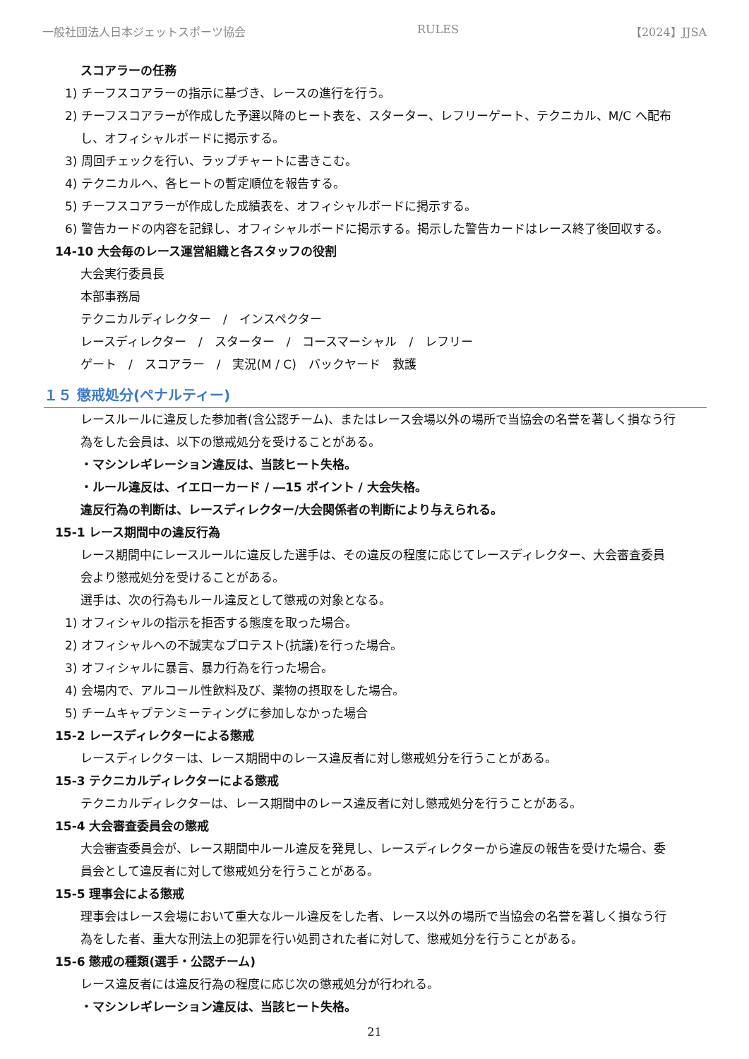一般社団法人日本ジェットスポーツ協会 RULES 【2024】JJSA
スコアラーの任務
1) チーフスコアラーの指示に基づき、レースの進行を行う。
2) チーフスコアラーが作成した予選以降のヒート表を、スターター、レフリーゲート、テクニカル、M/C へ配布
し、オフィシャルボードに掲示する。
3) 周回チェックを行い、ラップチャートに書きこむ。
4) テクニカルへ、各ヒートの暫定順位を報告する。
5) チーフスコアラーが作成した成績表を、オフィシャルボードに掲示する。
6) 警告カードの内容を記録し、オフィシャルボードに掲示する。掲示した警告カードはレース終了後回収する。
14-10 大会毎のレース運営組織と各スタッフの役割
大会実行委員長
本部事務局
テクニカルディレクター　/　インスペクター
レースディレクター　/　スターター　/　コースマーシャル　/　レフリー
ゲート　/　スコアラー　/　実況(M / C)　バックヤード　救護
１５ 懲戒処分(ペナルティー)
レースルールに違反した参加者(含公認チーム)、またはレース会場以外の場所で当協会の名誉を著しく損なう行
為をした会員は、以下の懲戒処分を受けることがある。
・マシンレギレーション違反は、当該ヒート失格。
・ルール違反は、イエローカード / ―15 ポイント / 大会失格。
違反行為の判断は、レースディレクター/大会関係者の判断により与えられる。
15-1 レース期間中の違反行為
レース期間中にレースルールに違反した選手は、その違反の程度に応じてレースディレクター、大会審査委員
会より懲戒処分を受けることがある。
選手は、次の行為もルール違反として懲戒の対象となる。
1) オフィシャルの指示を拒否する態度を取った場合。
2) オフィシャルへの不誠実なプロテスト(抗議)を行った場合。
3) オフィシャルに暴言、暴力行為を行った場合。
4) 会場内で、アルコール性飲料及び、薬物の摂取をした場合。
5) チームキャプテンミーティングに参加しなかった場合
15-2 レースディレクターによる懲戒
レースディレクターは、レース期間中のレース違反者に対し懲戒処分を行うことがある。
15-3 テクニカルディレクターによる懲戒
テクニカルディレクターは、レース期間中のレース違反者に対し懲戒処分を行うことがある。
15-4 大会審査委員会の懲戒
大会審査委員会が、レース期間中ルール違反を発見し、レースディレクターから違反の報告を受けた場合、委
員会として違反者に対して懲戒処分を行うことがある。
15-5 理事会による懲戒
理事会はレース会場において重大なルール違反をした者、レース以外の場所で当協会の名誉を著しく損なう行
為をした者、重大な刑法上の犯罪を行い処罰された者に対して、懲戒処分を行うことがある。
15-6 懲戒の種類(選手・公認チーム)
レース違反者には違反行為の程度に応じ次の懲戒処分が行われる。
・マシンレギレーション違反は、当該ヒート失格。
21